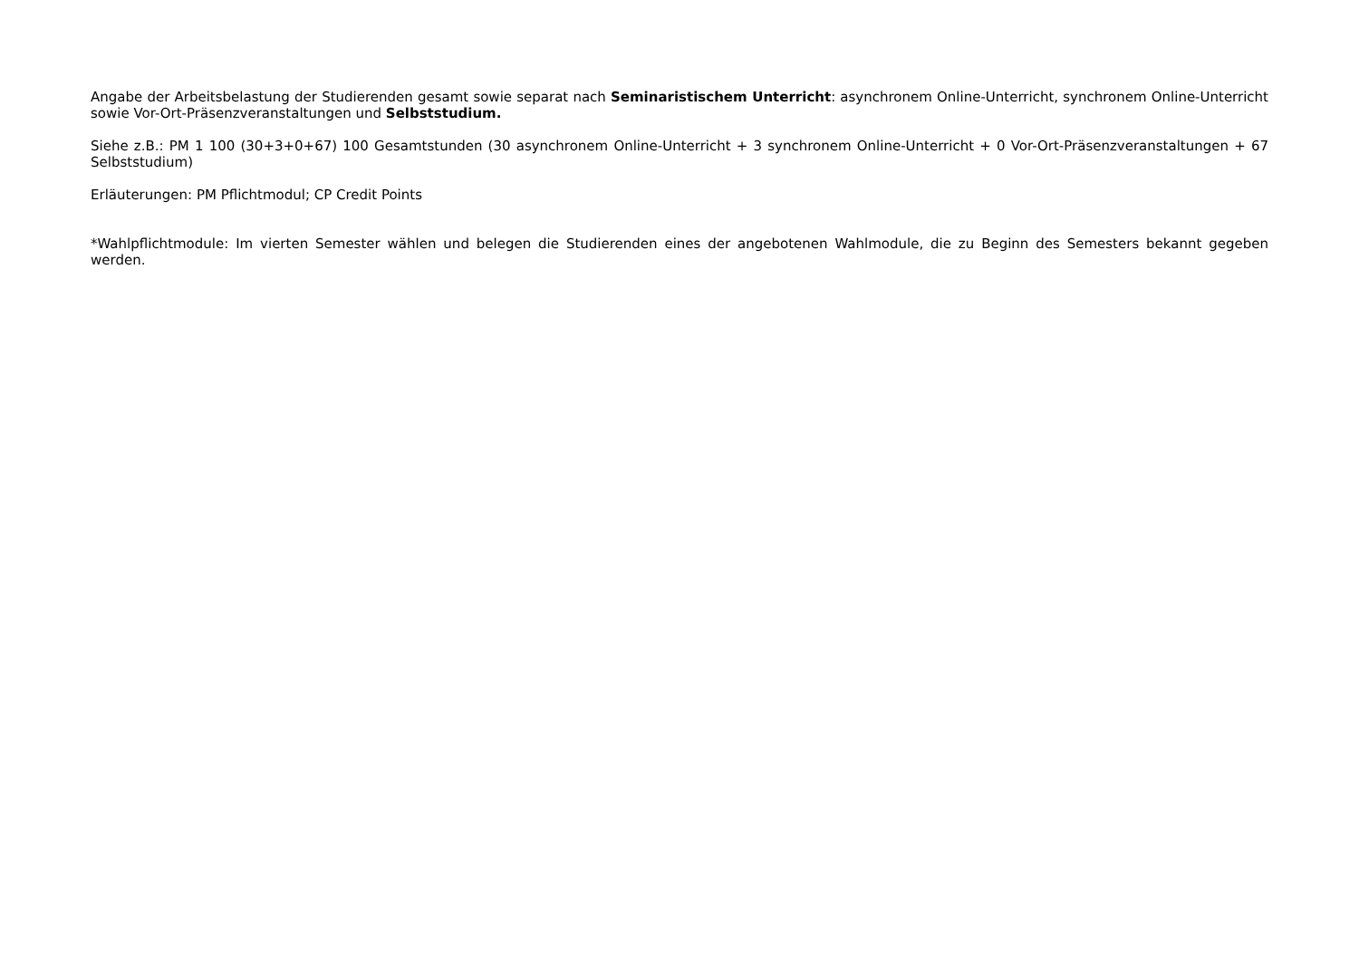Angabe der Arbeitsbelastung der Studierenden gesamt sowie separat nach Seminaristischem Unterricht: asynchronem Online-Unterricht, synchronem Online-Unterricht sowie Vor-Ort-Präsenzveranstaltungen und Selbststudium.
Siehe z.B.: PM 1 100 (30+3+0+67) 100 Gesamtstunden (30 asynchronem Online-Unterricht + 3 synchronem Online-Unterricht + 0 Vor-Ort-Präsenzveranstaltungen + 67 Selbststudium)
Erläuterungen: PM Pflichtmodul; CP Credit Points
*Wahlpflichtmodule: Im vierten Semester wählen und belegen die Studierenden eines der angebotenen Wahlmodule, die zu Beginn des Semesters bekannt gegeben werden.